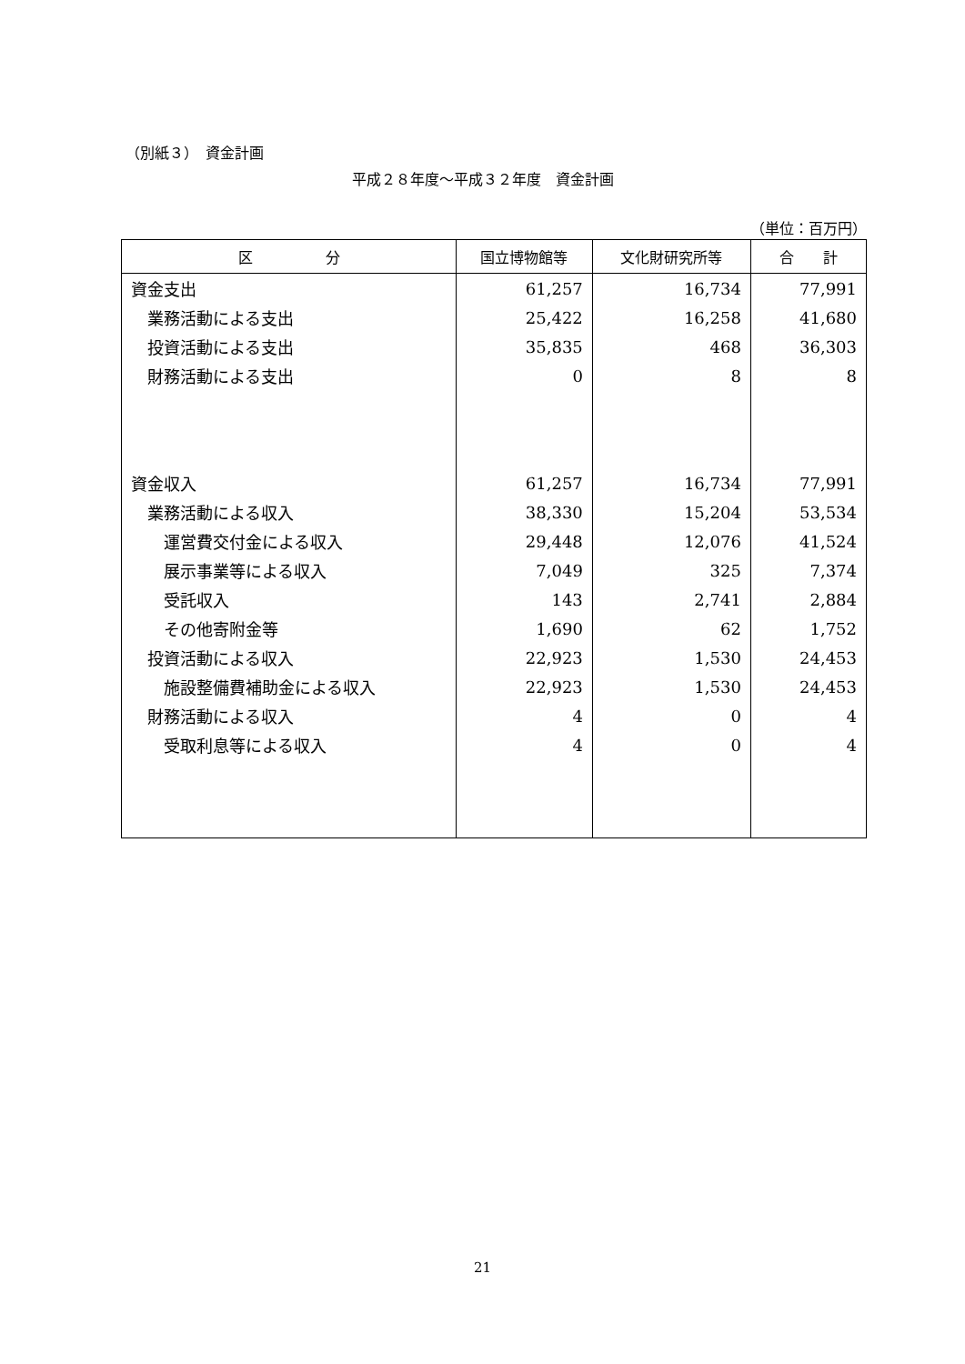（別紙３）　資金計画
平成２８年度～平成３２年度　資金計画
（単位：百万円）
| 区 分 | 国立博物館等 | 文化財研究所等 | 合 計 |
| --- | --- | --- | --- |
| 資金支出 | 61,257 | 16,734 | 77,991 |
| 業務活動による支出 | 25,422 | 16,258 | 41,680 |
| 投資活動による支出 | 35,835 | 468 | 36,303 |
| 財務活動による支出 | 0 | 8 | 8 |
| 資金収入 | 61,257 | 16,734 | 77,991 |
| 業務活動による収入 | 38,330 | 15,204 | 53,534 |
| 運営費交付金による収入 | 29,448 | 12,076 | 41,524 |
| 展示事業等による収入 | 7,049 | 325 | 7,374 |
| 受託収入 | 143 | 2,741 | 2,884 |
| その他寄附金等 | 1,690 | 62 | 1,752 |
| 投資活動による収入 | 22,923 | 1,530 | 24,453 |
| 施設整備費補助金による収入 | 22,923 | 1,530 | 24,453 |
| 財務活動による収入 | 4 | 0 | 4 |
| 受取利息等による収入 | 4 | 0 | 4 |
21